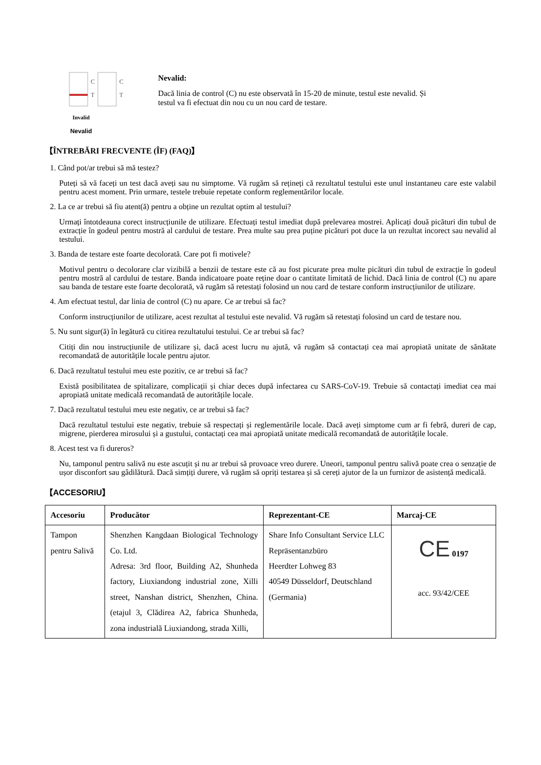C
T
C
T
Invalid
Nevalid
Nevalid:
Dacă linia de control (C) nu este observată în 15-20 de minute, testul este nevalid. Și testul va fi efectuat din nou cu un nou card de testare.
【ÎNTREBĂRI FRECVENTE (ÎF) (FAQ)】
1. Când pot/ar trebui să mă testez?
Puteți să vă faceți un test dacă aveți sau nu simptome. Vă rugăm să rețineți că rezultatul testului este unul instantaneu care este valabil pentru acest moment. Prin urmare, testele trebuie repetate conform reglementărilor locale.
2. La ce ar trebui să fiu atent(ă) pentru a obține un rezultat optim al testului?
Urmați întotdeauna corect instrucțiunile de utilizare. Efectuați testul imediat după prelevarea mostrei. Aplicați două picături din tubul de extracție în godeul pentru mostră al cardului de testare. Prea multe sau prea puține picături pot duce la un rezultat incorect sau nevalid al testului.
3. Banda de testare este foarte decolorată. Care pot fi motivele?
Motivul pentru o decolorare clar vizibilă a benzii de testare este că au fost picurate prea multe picături din tubul de extracție în godeul pentru mostră al cardului de testare. Banda indicatoare poate reține doar o cantitate limitată de lichid. Dacă linia de control (C) nu apare sau banda de testare este foarte decolorată, vă rugăm să retestați folosind un nou card de testare conform instrucțiunilor de utilizare.
4. Am efectuat testul, dar linia de control (C) nu apare. Ce ar trebui să fac?
Conform instrucțiunilor de utilizare, acest rezultat al testului este nevalid. Vă rugăm să retestați folosind un card de testare nou.
5. Nu sunt sigur(ă) în legătură cu citirea rezultatului testului. Ce ar trebui să fac?
Citiți din nou instrucțiunile de utilizare și, dacă acest lucru nu ajută, vă rugăm să contactați cea mai apropiată unitate de sănătate recomandată de autoritățile locale pentru ajutor.
6. Dacă rezultatul testului meu este pozitiv, ce ar trebui să fac?
Există posibilitatea de spitalizare, complicații și chiar deces după infectarea cu SARS-CoV-19. Trebuie să contactați imediat cea mai apropiată unitate medicală recomandată de autoritățile locale.
7. Dacă rezultatul testului meu este negativ, ce ar trebui să fac?
Dacă rezultatul testului este negativ, trebuie să respectați și reglementările locale. Dacă aveți simptome cum ar fi febră, dureri de cap, migrene, pierderea mirosului și a gustului, contactați cea mai apropiată unitate medicală recomandată de autoritățile locale.
8. Acest test va fi dureros?
Nu, tamponul pentru salivă nu este ascuțit și nu ar trebui să provoace vreo durere. Uneori, tamponul pentru salivă poate crea o senzație de ușor disconfort sau gâdilătură. Dacă simțiți durere, vă rugăm să opriți testarea și să cereți ajutor de la un furnizor de asistență medicală.
【ACCESORIU】
| Accesoriu | Producător | Reprezentant-CE | Marcaj-CE |
| --- | --- | --- | --- |
| Tampon pentru Salivă | Shenzhen Kangdaan Biological Technology Co. Ltd. Adresa: 3rd floor, Building A2, Shunheda factory, Liuxiandong industrial zone, Xilli street, Nanshan district, Shenzhen, China. (etajul 3, Clădirea A2, fabrica Shunheda, zona industrială Liuxiandong, strada Xilli, | Share Info Consultant Service LLC Repräsentanzbüro Heerdter Lohweg 83 40549 Düsseldorf, Deutschland (Germania) | CE 0197 acc. 93/42/CEE |